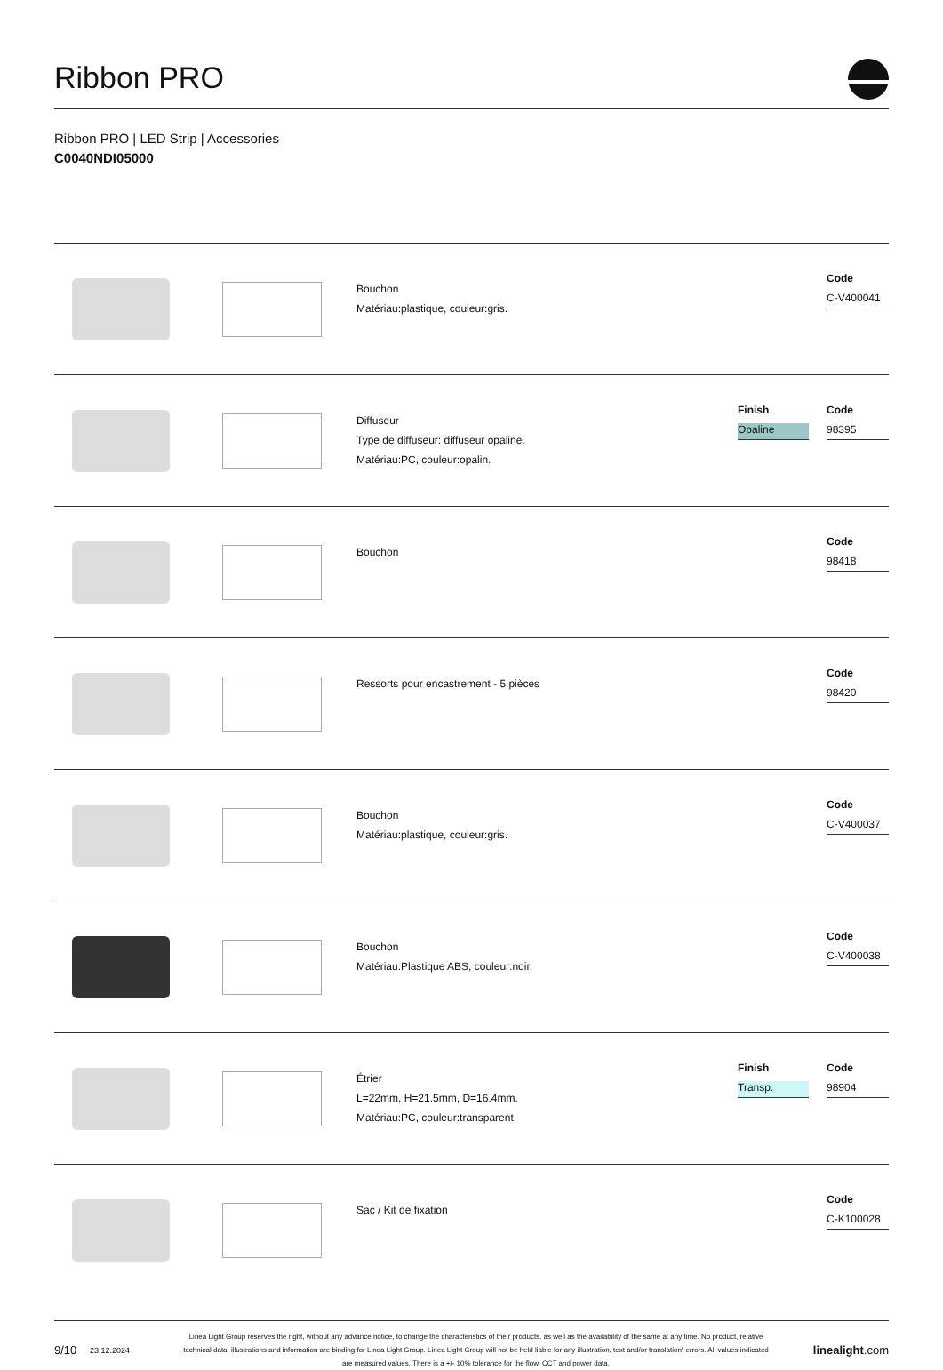Ribbon PRO
Ribbon PRO | LED Strip | Accessories
C0040NDI05000
Bouchon
Matériau:plastique, couleur:gris.
Code
C-V400041
Diffuseur
Type de diffuseur: diffuseur opaline.
Matériau:PC, couleur:opalin.
Finish
Opaline
Code
98395
Bouchon
Code
98418
Ressorts pour encastrement - 5 pièces
Code
98420
Bouchon
Matériau:plastique, couleur:gris.
Code
C-V400037
Bouchon
Matériau:Plastique ABS, couleur:noir.
Code
C-V400038
Étrier
L=22mm, H=21.5mm, D=16.4mm.
Matériau:PC, couleur:transparent.
Finish
Transp.
Code
98904
Sac / Kit de fixation
Code
C-K100028
9/10 23.12.2024 Linea Light Group reserves the right, without any advance notice, to change the characteristics of their products, as well as the availability of the same at any time. No product, relative technical data, illustrations and information are binding for Linea Light Group. Linea Light Group will not be held liable for any illustration, text and/or translation\ errors. All values indicated are measured values. There is a +/- 10% tolerance for the flow, CCT and power data. linealight.com